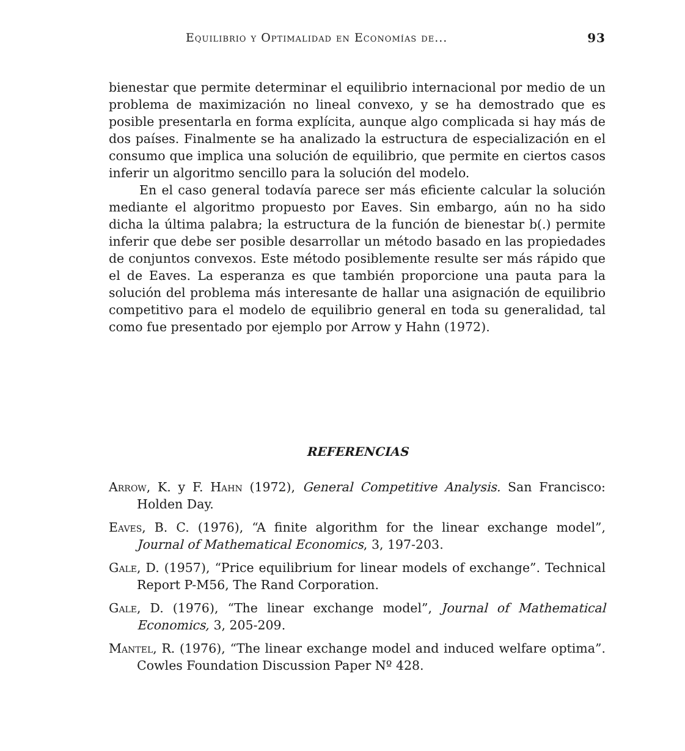Equilibrio y Optimalidad en Economías de... 93
bienestar que permite determinar el equilibrio internacional por medio de un problema de maximización no lineal convexo, y se ha demostrado que es posible presentarla en forma explícita, aunque algo complicada si hay más de dos países. Finalmente se ha analizado la estructura de especialización en el consumo que implica una solución de equilibrio, que permite en ciertos casos inferir un algoritmo sencillo para la solución del modelo.
En el caso general todavía parece ser más eficiente calcular la solución mediante el algoritmo propuesto por Eaves. Sin embargo, aún no ha sido dicha la última palabra; la estructura de la función de bienestar b(.) permite inferir que debe ser posible desarrollar un método basado en las propiedades de conjuntos convexos. Este método posiblemente resulte ser más rápido que el de Eaves. La esperanza es que también proporcione una pauta para la solución del problema más interesante de hallar una asignación de equilibrio competitivo para el modelo de equilibrio general en toda su generalidad, tal como fue presentado por ejemplo por Arrow y Hahn (1972).
REFERENCIAS
Arrow, K. y F. Hahn (1972), General Competitive Analysis. San Francisco: Holden Day.
Eaves, B. C. (1976), “A finite algorithm for the linear exchange model”, Journal of Mathematical Economics, 3, 197-203.
Gale, D. (1957), “Price equilibrium for linear models of exchange”. Technical Report P-M56, The Rand Corporation.
Gale, D. (1976), “The linear exchange model”, Journal of Mathematical Economics, 3, 205-209.
Mantel, R. (1976), “The linear exchange model and induced welfare optima”. Cowles Foundation Discussion Paper Nº 428.